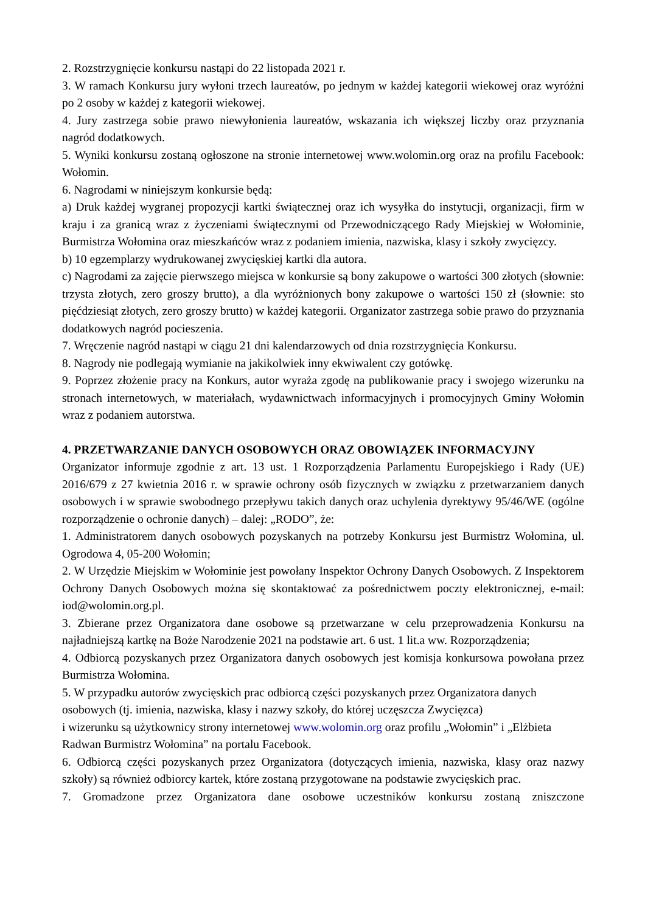2. Rozstrzygnięcie konkursu nastąpi do 22 listopada 2021 r.
3. W ramach Konkursu jury wyłoni trzech laureatów, po jednym w każdej kategorii wiekowej oraz wyróżni po 2 osoby w każdej z kategorii wiekowej.
4. Jury zastrzega sobie prawo niewyłonienia laureatów, wskazania ich większej liczby oraz przyznania nagród dodatkowych.
5. Wyniki konkursu zostaną ogłoszone na stronie internetowej www.wolomin.org oraz na profilu Facebook: Wołomin.
6. Nagrodami w niniejszym konkursie będą:
a) Druk każdej wygranej propozycji kartki świątecznej oraz ich wysyłka do instytucji, organizacji, firm w kraju i za granicą wraz z życzeniami świątecznymi od Przewodniczącego Rady Miejskiej w Wołominie, Burmistrza Wołomina oraz mieszkańców wraz z podaniem imienia, nazwiska, klasy i szkoły zwycięzcy.
b) 10 egzemplarzy wydrukowanej zwycięskiej kartki dla autora.
c) Nagrodami za zajęcie pierwszego miejsca w konkursie są bony zakupowe o wartości 300 złotych (słownie: trzysta złotych, zero groszy brutto), a dla wyróżnionych bony zakupowe o wartości 150 zł (słownie: sto pięćdziesiąt złotych, zero groszy brutto) w każdej kategorii. Organizator zastrzega sobie prawo do przyznania dodatkowych nagród pocieszenia.
7. Wręczenie nagród nastąpi w ciągu 21 dni kalendarzowych od dnia rozstrzygnięcia Konkursu.
8. Nagrody nie podlegają wymianie na jakikolwiek inny ekwiwalent czy gotówkę.
9. Poprzez złożenie pracy na Konkurs, autor wyraża zgodę na publikowanie pracy i swojego wizerunku na stronach internetowych, w materiałach, wydawnictwach informacyjnych i promocyjnych Gminy Wołomin wraz z podaniem autorstwa.
4. PRZETWARZANIE DANYCH OSOBOWYCH ORAZ OBOWIĄZEK INFORMACYJNY
Organizator informuje zgodnie z art. 13 ust. 1 Rozporządzenia Parlamentu Europejskiego i Rady (UE) 2016/679 z 27 kwietnia 2016 r. w sprawie ochrony osób fizycznych w związku z przetwarzaniem danych osobowych i w sprawie swobodnego przepływu takich danych oraz uchylenia dyrektywy 95/46/WE (ogólne rozporządzenie o ochronie danych) – dalej: „RODO”, że:
1. Administratorem danych osobowych pozyskanych na potrzeby Konkursu jest Burmistrz Wołomina, ul. Ogrodowa 4, 05-200 Wołomin;
2. W Urzędzie Miejskim w Wołominie jest powołany Inspektor Ochrony Danych Osobowych. Z Inspektorem Ochrony Danych Osobowych można się skontaktować za pośrednictwem poczty elektronicznej, e-mail: iod@wolomin.org.pl.
3. Zbierane przez Organizatora dane osobowe są przetwarzane w celu przeprowadzenia Konkursu na najładniejszą kartkę na Boże Narodzenie 2021 na podstawie art. 6 ust. 1 lit.a ww. Rozporządzenia;
4. Odbiorcą pozyskanych przez Organizatora danych osobowych jest komisja konkursowa powołana przez Burmistrza Wołomina.
5. W przypadku autorów zwycięskich prac odbiorcą części pozyskanych przez Organizatora danych osobowych (tj. imienia, nazwiska, klasy i nazwy szkoły, do której uczęszcza Zwycięzca)
i wizerunku są użytkownicy strony internetowej www.wolomin.org oraz profilu „Wołomin” i „Elżbieta Radwan Burmistrz Wołomina” na portalu Facebook.
6. Odbiorcą części pozyskanych przez Organizatora (dotyczących imienia, nazwiska, klasy oraz nazwy szkoły) są również odbiorcy kartek, które zostaną przygotowane na podstawie zwycięskich prac.
7. Gromadzone przez Organizatora dane osobowe uczestników konkursu zostaną zniszczone